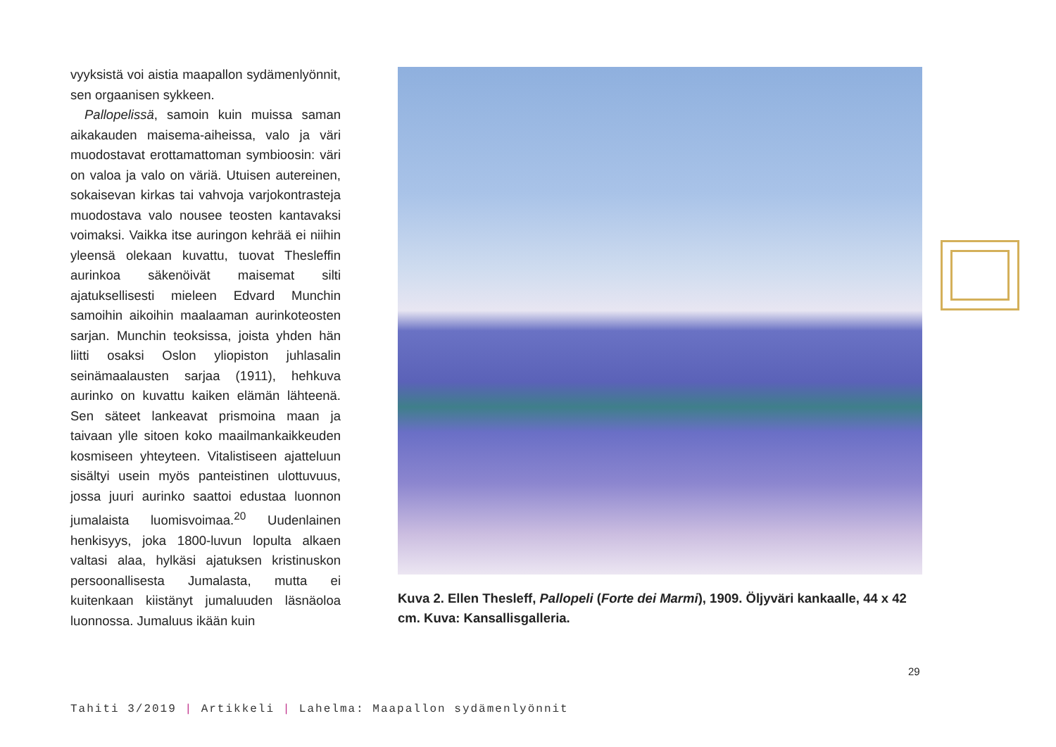vyyksistä voi aistia maapallon sydämenlyön­nit, sen orgaanisen sykkeen.
Pallopelissä, samoin kuin muissa saman aikakauden maisema-aiheissa, valo ja väri muodostavat erottamattoman symbioo­sin: väri on valoa ja valo on väriä. Utuisen autereinen, sokaisevan kirkas tai vahvoja varjokontrasteja muodostava valo nousee teosten kantavaksi voimaksi. Vaikka itse au­ringon kehrää ei niihin yleensä olekaan ku­vattu, tuovat Thesleffin aurinkoa säkenöivät maisemat silti ajatuksellisesti mieleen Ed­vard Munchin samoihin aikoihin maalaaman aurinkoteosten sarjan. Munchin teoksissa, joista yhden hän liitti osaksi Oslon yliopiston juhlasalin seinämaalausten sarjaa (1911), hehkuva aurinko on kuvattu kaiken elämän lähteenä. Sen säteet lankeavat prismoina maan ja taivaan ylle sitoen koko maailman­kaikkeuden kosmiseen yhteyteen. Vitalisti­seen ajatteluun sisältyi usein myös panteis­tinen ulottuvuus, jossa juuri aurinko saattoi edustaa luonnon jumalaista luomisvoimaa.<sup>20</sup> Uudenlainen henkisyys, joka 1800-luvun lo­pulta alkaen valtasi alaa, hylkäsi ajatuksen kristinuskon persoonallisesta Jumalasta, mutta ei kuitenkaan kiistänyt jumaluuden läsnäoloa luonnossa. Jumaluus ikään kuin
Kuva 2. Ellen Thesleff, Pallopeli (Forte dei Marmi), 1909. Öljyväri kankaalle, 44 x 42 cm. Kuva: Kansallisgalleria.
29
Tahiti 3/2019 | Artikkeli | Lahelma: Maapallon sydämenlyönnit